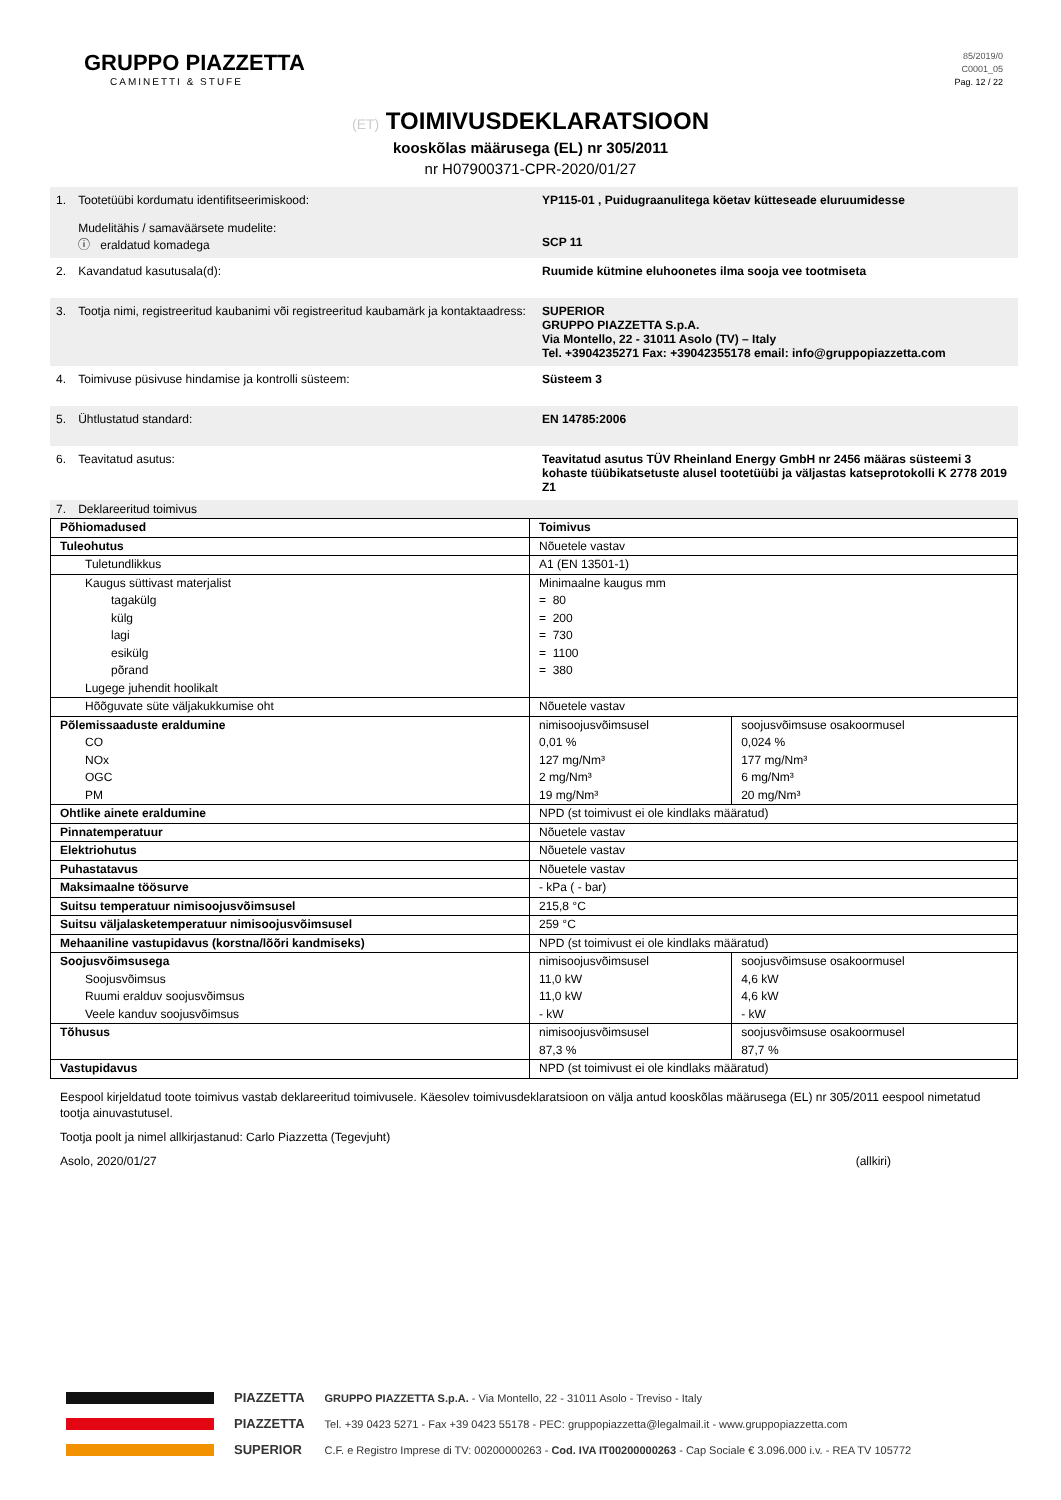GRUPPO PIAZZETTA
CAMINETTI & STUFE
85/2019/0
C0001_05
Pag. 12 / 22
(ET) TOIMIVUSDEKLARATSIOON
kooskõlas määrusega (EL) nr 305/2011
nr H07900371-CPR-2020/01/27
| 1. | Tootetüübi kordumatu identifitseerimiskood: Mudelitähis / samaväärsete mudelite: ⓘ eraldatud komadega | YP115-01 , Puidugraanulitega köetav kütteseade eluruumidesse SCP 11 |
| 2. | Kavandatud kasutusala(d): | Ruumide kütmine eluhoonetes ilma sooja vee tootmiseta |
| 3. | Tootja nimi, registreeritud kaubanimi või registreeritud kaubamärk ja kontaktaadress: | SUPERIOR GRUPPO PIAZZETTA S.p.A. Via Montello, 22 - 31011 Asolo (TV) – Italy Tel. +3904235271 Fax: +39042355178 email: info@gruppopiazzetta.com |
| 4. | Toimivuse püsivuse hindamise ja kontrolli süsteem: | Süsteem 3 |
| 5. | Ühtlustatud standard: | EN 14785:2006 |
| 6. | Teavitatud asutus: | Teavitatud asutus TÜV Rheinland Energy GmbH nr 2456 määras süsteemi 3 kohaste tüübikatsetuste alusel tootetüübi ja väljastas katseprotokolli K 2778 2019 Z1 |
| 7. | Deklareeritud toimivus | |
| Põhiomadused | Toimivus | |
| --- | --- | --- |
| Tuleohutus | Nõuetele vastav | |
| Tuletundlikkus | A1 (EN 13501-1) | |
| Kaugus süttivast materjalist tagakülg külg lagi esikülg põrand Lugege juhendit hoolikalt | Minimaalne kaugus mm = 80 = 200 = 730 = 1100 = 380 | |
| Hõõguvate süte väljakukkumise oht | Nõuetele vastav | |
| Põlemissaaduste eraldumine CO NOx OGC PM | nimisoojusvõimsusel 0,01 % 127 mg/Nm³ 2 mg/Nm³ 19 mg/Nm³ | soojusvõimsuse osakoormusel 0,024 % 177 mg/Nm³ 6 mg/Nm³ 20 mg/Nm³ |
| Ohtlike ainete eraldumine | NPD (st toimivust ei ole kindlaks määratud) | |
| Pinnatemperatuur | Nõuetele vastav | |
| Elektriohutus | Nõuetele vastav | |
| Puhastatavus | Nõuetele vastav | |
| Maksimaalne töösurve | - kPa ( - bar) | |
| Suitsu temperatuur nimisoojusvõimsusel | 215,8 °C | |
| Suitsu väljalasketemperatuur nimisoojusvõimsusel | 259 °C | |
| Mehaaniline vastupidavus (korstna/lõõri kandmiseks) | NPD (st toimivust ei ole kindlaks määratud) | |
| Soojusvõimsusega Soojusvõimsus Ruumi eralduv soojusvõimsus Veele kanduv soojusvõimsus | nimisoojusvõimsusel 11,0 kW 11,0 kW - kW | soojusvõimsuse osakoormusel 4,6 kW 4,6 kW - kW |
| Tõhusus | nimisoojusvõimsusel 87,3 % | soojusvõimsuse osakoormusel 87,7 % |
| Vastupidavus | NPD (st toimivust ei ole kindlaks määratud) | |
Eespool kirjeldatud toote toimivus vastab deklareeritud toimivusele. Käesolev toimivusdeklaratsioon on välja antud kooskõlas määrusega (EL) nr 305/2011 eespool nimetatud tootja ainuvastutusel.
Tootja poolt ja nimel allkirjastanud: Carlo Piazzetta (Tegevjuht)
Asolo, 2020/01/27 (allkiri)
PIAZZETTA
PIAZZETTA
SUPERIOR
GRUPPO PIAZZETTA S.p.A. - Via Montello, 22 - 31011 Asolo - Treviso - Italy
Tel. +39 0423 5271 - Fax +39 0423 55178 - PEC: gruppopiazzetta@legalmail.it - www.gruppopiazzetta.com
C.F. e Registro Imprese di TV: 00200000263 - Cod. IVA IT00200000263 - Cap Sociale € 3.096.000 i.v. - REA TV 105772